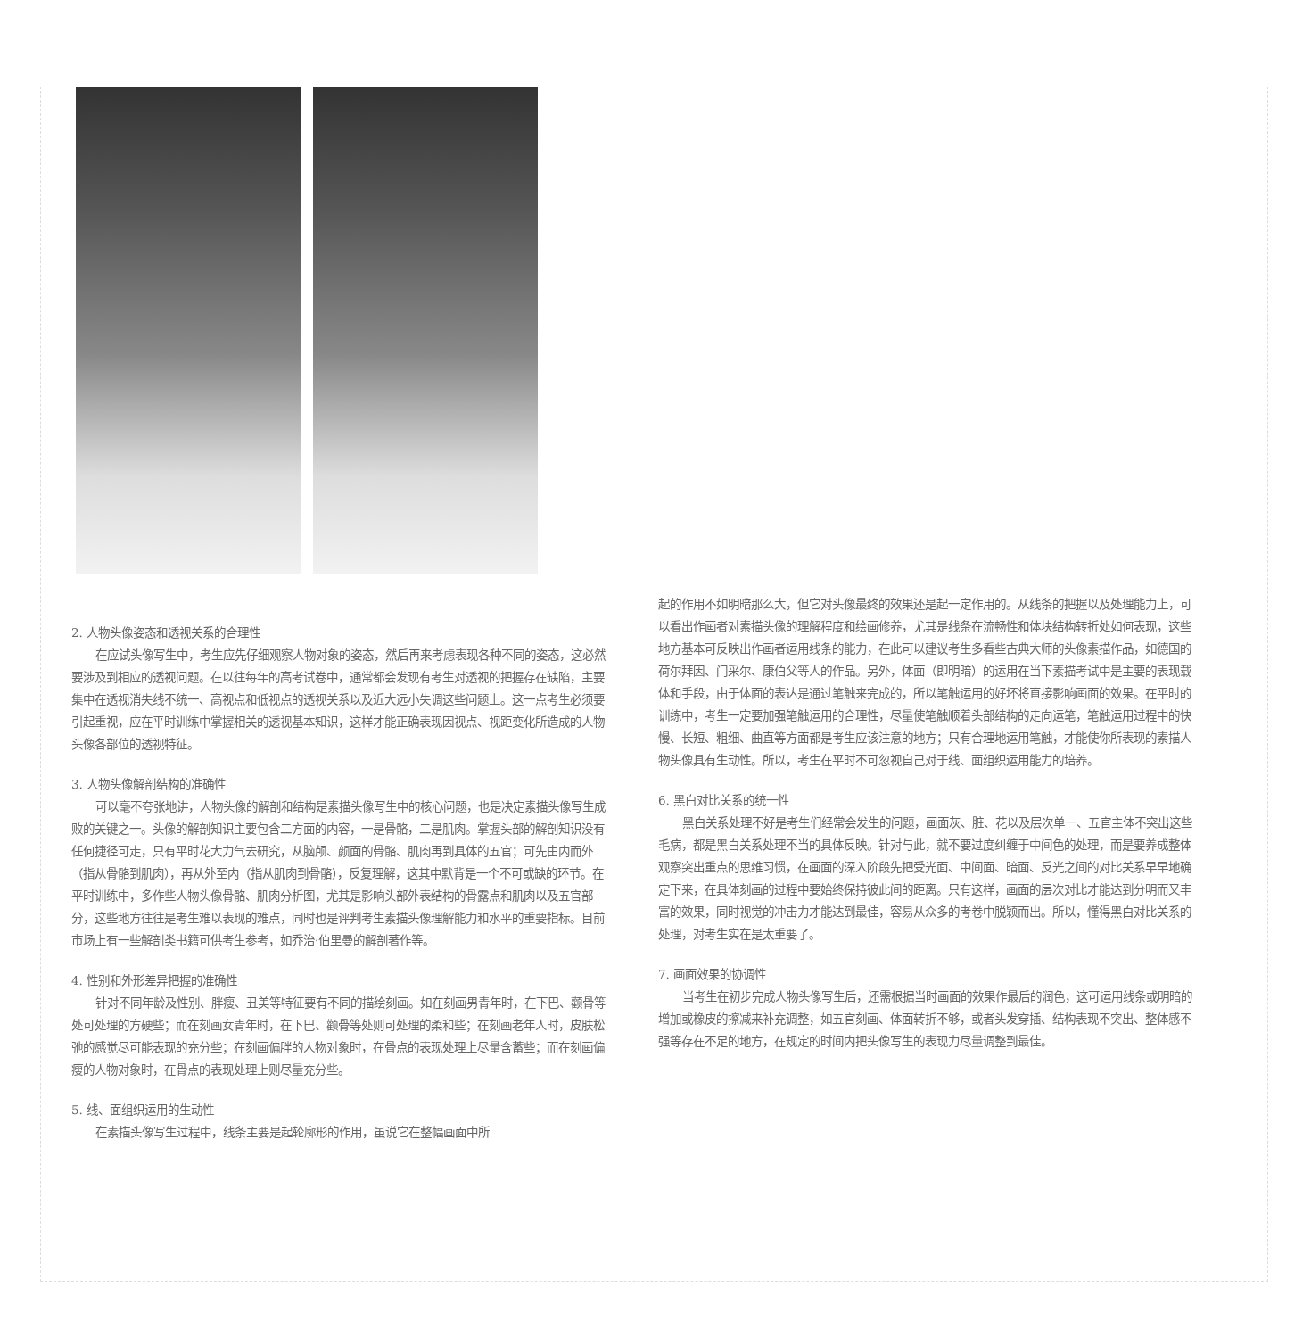2. 人物头像姿态和透视关系的合理性
在应试头像写生中，考生应先仔细观察人物对象的姿态，然后再来考虑表现各种不同的姿态，这必然要涉及到相应的透视问题。在以往每年的高考试卷中，通常都会发现有考生对透视的把握存在缺陷，主要集中在透视消失线不统一、高视点和低视点的透视关系以及近大远小失调这些问题上。这一点考生必须要引起重视，应在平时训练中掌握相关的透视基本知识，这样才能正确表现因视点、视距变化所造成的人物头像各部位的透视特征。
3. 人物头像解剖结构的准确性
可以毫不夸张地讲，人物头像的解剖和结构是素描头像写生中的核心问题，也是决定素描头像写生成败的关键之一。头像的解剖知识主要包含二方面的内容，一是骨骼，二是肌肉。掌握头部的解剖知识没有任何捷径可走，只有平时花大力气去研究，从脑颅、颜面的骨骼、肌肉再到具体的五官；可先由内而外（指从骨骼到肌肉），再从外至内（指从肌肉到骨骼），反复理解，这其中默背是一个不可或缺的环节。在平时训练中，多作些人物头像骨骼、肌肉分析图，尤其是影响头部外表结构的骨露点和肌肉以及五官部分，这些地方往往是考生难以表现的难点，同时也是评判考生素描头像理解能力和水平的重要指标。目前市场上有一些解剖类书籍可供考生参考，如乔治·伯里曼的解剖著作等。
4. 性别和外形差异把握的准确性
针对不同年龄及性别、胖瘦、丑美等特征要有不同的描绘刻画。如在刻画男青年时，在下巴、颧骨等处可处理的方硬些；而在刻画女青年时，在下巴、颧骨等处则可处理的柔和些；在刻画老年人时，皮肤松弛的感觉尽可能表现的充分些；在刻画偏胖的人物对象时，在骨点的表现处理上尽量含蓄些；而在刻画偏瘦的人物对象时，在骨点的表现处理上则尽量充分些。
5. 线、面组织运用的生动性
在素描头像写生过程中，线条主要是起轮廓形的作用，虽说它在整幅画面中所
起的作用不如明暗那么大，但它对头像最终的效果还是起一定作用的。从线条的把握以及处理能力上，可以看出作画者对素描头像的理解程度和绘画修养，尤其是线条在流畅性和体块结构转折处如何表现，这些地方基本可反映出作画者运用线条的能力，在此可以建议考生多看些古典大师的头像素描作品，如德国的荷尔拜因、门采尔、康伯父等人的作品。另外，体面（即明暗）的运用在当下素描考试中是主要的表现载体和手段，由于体面的表达是通过笔触来完成的，所以笔触运用的好坏将直接影响画面的效果。在平时的训练中，考生一定要加强笔触运用的合理性，尽量使笔触顺着头部结构的走向运笔，笔触运用过程中的快慢、长短、粗细、曲直等方面都是考生应该注意的地方；只有合理地运用笔触，才能使你所表现的素描人物头像具有生动性。所以，考生在平时不可忽视自己对于线、面组织运用能力的培养。
6. 黑白对比关系的统一性
黑白关系处理不好是考生们经常会发生的问题，画面灰、脏、花以及层次单一、五官主体不突出这些毛病，都是黑白关系处理不当的具体反映。针对与此，就不要过度纠缠于中间色的处理，而是要养成整体观察突出重点的思维习惯，在画面的深入阶段先把受光面、中间面、暗面、反光之间的对比关系早早地确定下来，在具体刻画的过程中要始终保持彼此间的距离。只有这样，画面的层次对比才能达到分明而又丰富的效果，同时视觉的冲击力才能达到最佳，容易从众多的考卷中脱颖而出。所以，懂得黑白对比关系的处理，对考生实在是太重要了。
7. 画面效果的协调性
当考生在初步完成人物头像写生后，还需根据当时画面的效果作最后的润色，这可运用线条或明暗的增加或橡皮的擦减来补充调整，如五官刻画、体面转折不够，或者头发穿插、结构表现不突出、整体感不强等存在不足的地方，在规定的时间内把头像写生的表现力尽量调整到最佳。